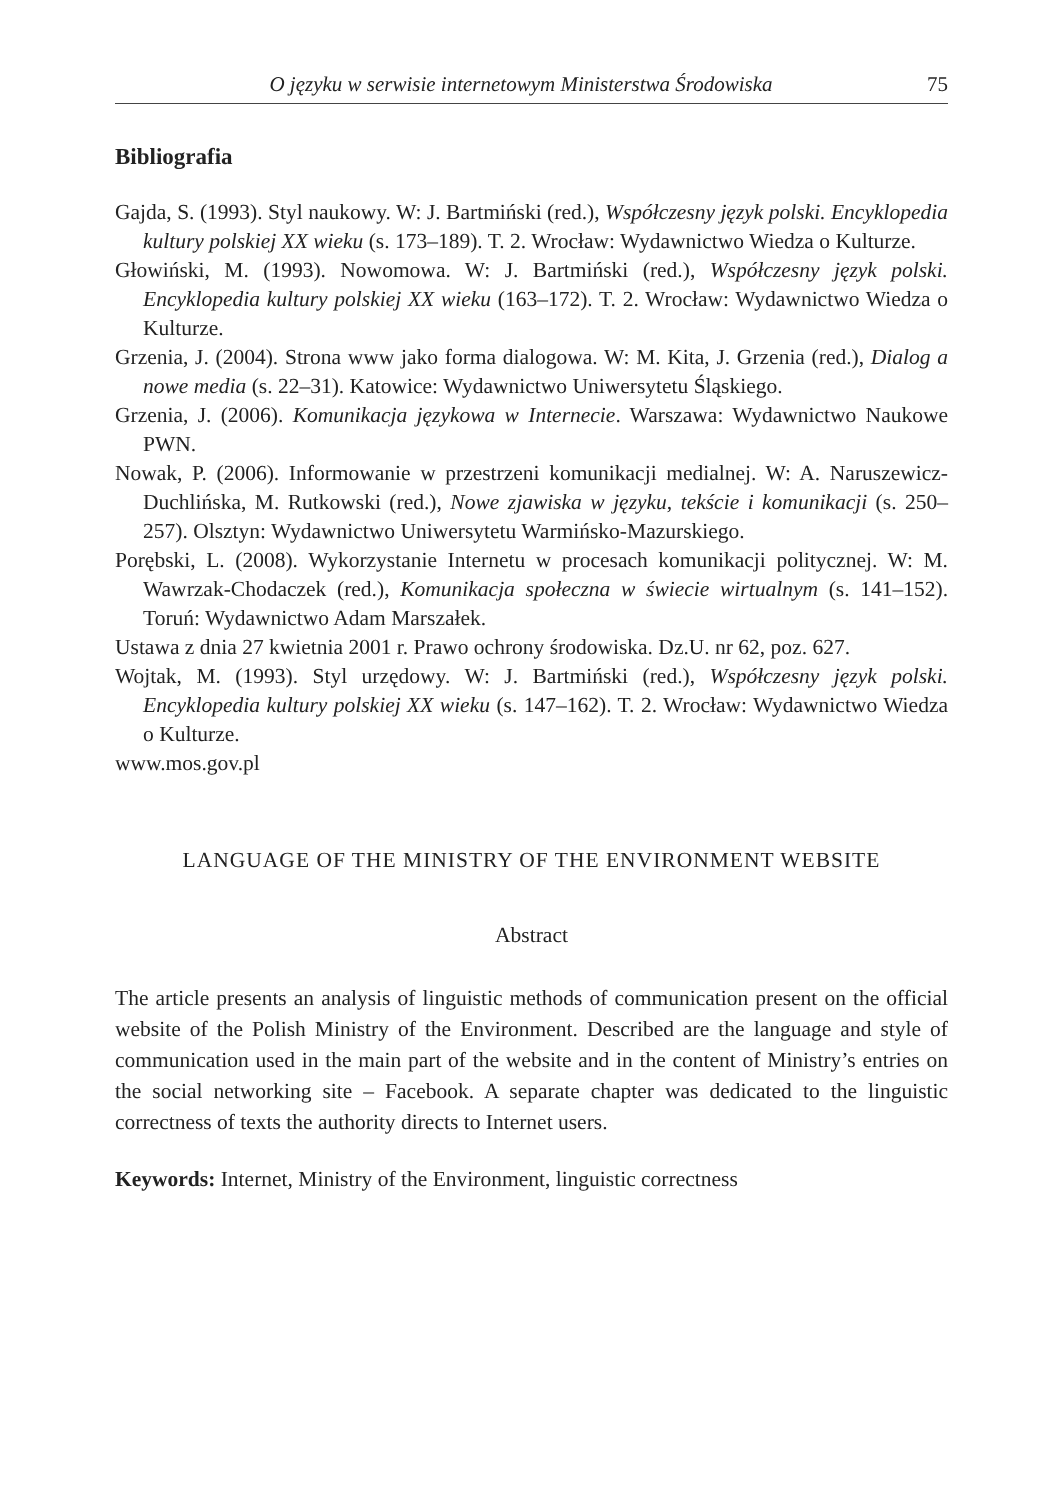O języku w serwisie internetowym Ministerstwa Środowiska 75
Bibliografia
Gajda, S. (1993). Styl naukowy. W: J. Bartmiński (red.), Współczesny język polski. Encyklopedia kultury polskiej XX wieku (s. 173–189). T. 2. Wrocław: Wydawnictwo Wiedza o Kulturze.
Głowiński, M. (1993). Nowomowa. W: J. Bartmiński (red.), Współczesny język polski. Encyklopedia kultury polskiej XX wieku (163–172). T. 2. Wrocław: Wydawnictwo Wiedza o Kulturze.
Grzenia, J. (2004). Strona www jako forma dialogowa. W: M. Kita, J. Grzenia (red.), Dialog a nowe media (s. 22–31). Katowice: Wydawnictwo Uniwersytetu Śląskiego.
Grzenia, J. (2006). Komunikacja językowa w Internecie. Warszawa: Wydawnictwo Naukowe PWN.
Nowak, P. (2006). Informowanie w przestrzeni komunikacji medialnej. W: A. Naruszewicz-Duchlińska, M. Rutkowski (red.), Nowe zjawiska w języku, tekście i komunikacji (s. 250–257). Olsztyn: Wydawnictwo Uniwersytetu Warmińsko-Mazurskiego.
Porębski, L. (2008). Wykorzystanie Internetu w procesach komunikacji politycznej. W: M. Wawrzak-Chodaczek (red.), Komunikacja społeczna w świecie wirtualnym (s. 141–152). Toruń: Wydawnictwo Adam Marszałek.
Ustawa z dnia 27 kwietnia 2001 r. Prawo ochrony środowiska. Dz.U. nr 62, poz. 627.
Wojtak, M. (1993). Styl urzędowy. W: J. Bartmiński (red.), Współczesny język polski. Encyklopedia kultury polskiej XX wieku (s. 147–162). T. 2. Wrocław: Wydawnictwo Wiedza o Kulturze.
www.mos.gov.pl
LANGUAGE OF THE MINISTRY OF THE ENVIRONMENT WEBSITE
Abstract
The article presents an analysis of linguistic methods of communication present on the official website of the Polish Ministry of the Environment. Described are the language and style of communication used in the main part of the website and in the content of Ministry’s entries on the social networking site – Facebook. A separate chapter was dedicated to the linguistic correctness of texts the authority directs to Internet users.
Keywords: Internet, Ministry of the Environment, linguistic correctness